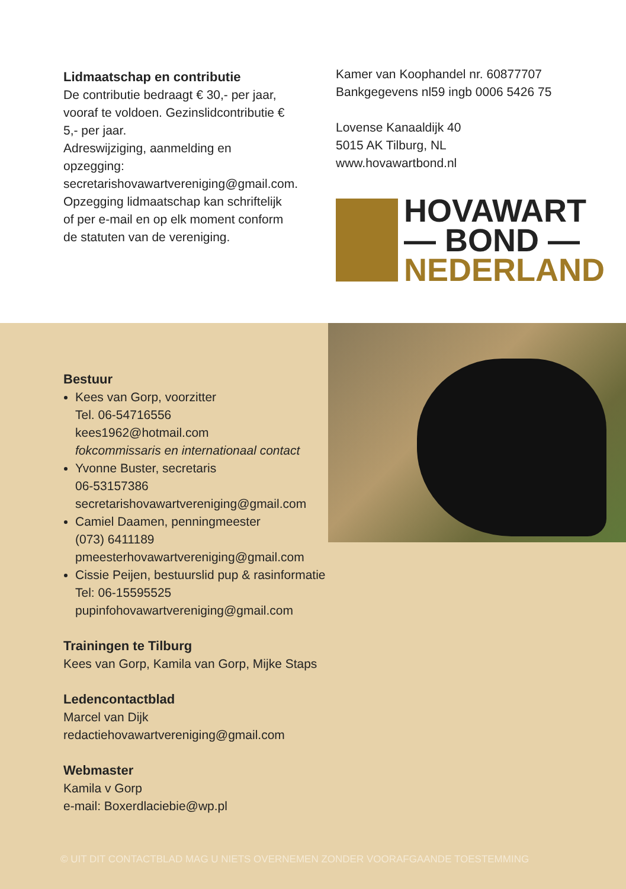Lidmaatschap en contributie
De contributie bedraagt € 30,- per jaar, vooraf te voldoen. Gezinslidcontributie € 5,- per jaar.
Adreswijziging, aanmelding en opzegging: secretarishovawartvereniging@gmail.com. Opzegging lidmaatschap kan schriftelijk of per e-mail en op elk moment conform de statuten van de vereniging.
Kamer van Koophandel nr. 60877707
Bankgegevens nl59 ingb 0006 5426 75
Lovense Kanaaldijk 40
5015 AK Tilburg, NL
www.hovawartbond.nl
HOVAWART
— BOND —
NEDERLAND
Bestuur
Kees van Gorp, voorzitter
Tel. 06-54716556
kees1962@hotmail.com
fokcommissaris en internationaal contact
Yvonne Buster, secretaris
06-53157386
secretarishovawartvereniging@gmail.com
Camiel Daamen, penningmeester
(073) 6411189
pmeesterhovawartvereniging@gmail.com
Cissie Peijen, bestuurslid pup & rasinformatie
Tel: 06-15595525
pupinfohovawartvereniging@gmail.com
Trainingen te Tilburg
Kees van Gorp, Kamila van Gorp, Mijke Staps
Ledencontactblad
Marcel van Dijk
redactiehovawartvereniging@gmail.com
Webmaster
Kamila v Gorp
e-mail: Boxerdlaciebie@wp.pl
© UIT DIT CONTACTBLAD MAG U NIETS OVERNEMEN ZONDER VOORAFGAANDE TOESTEMMING